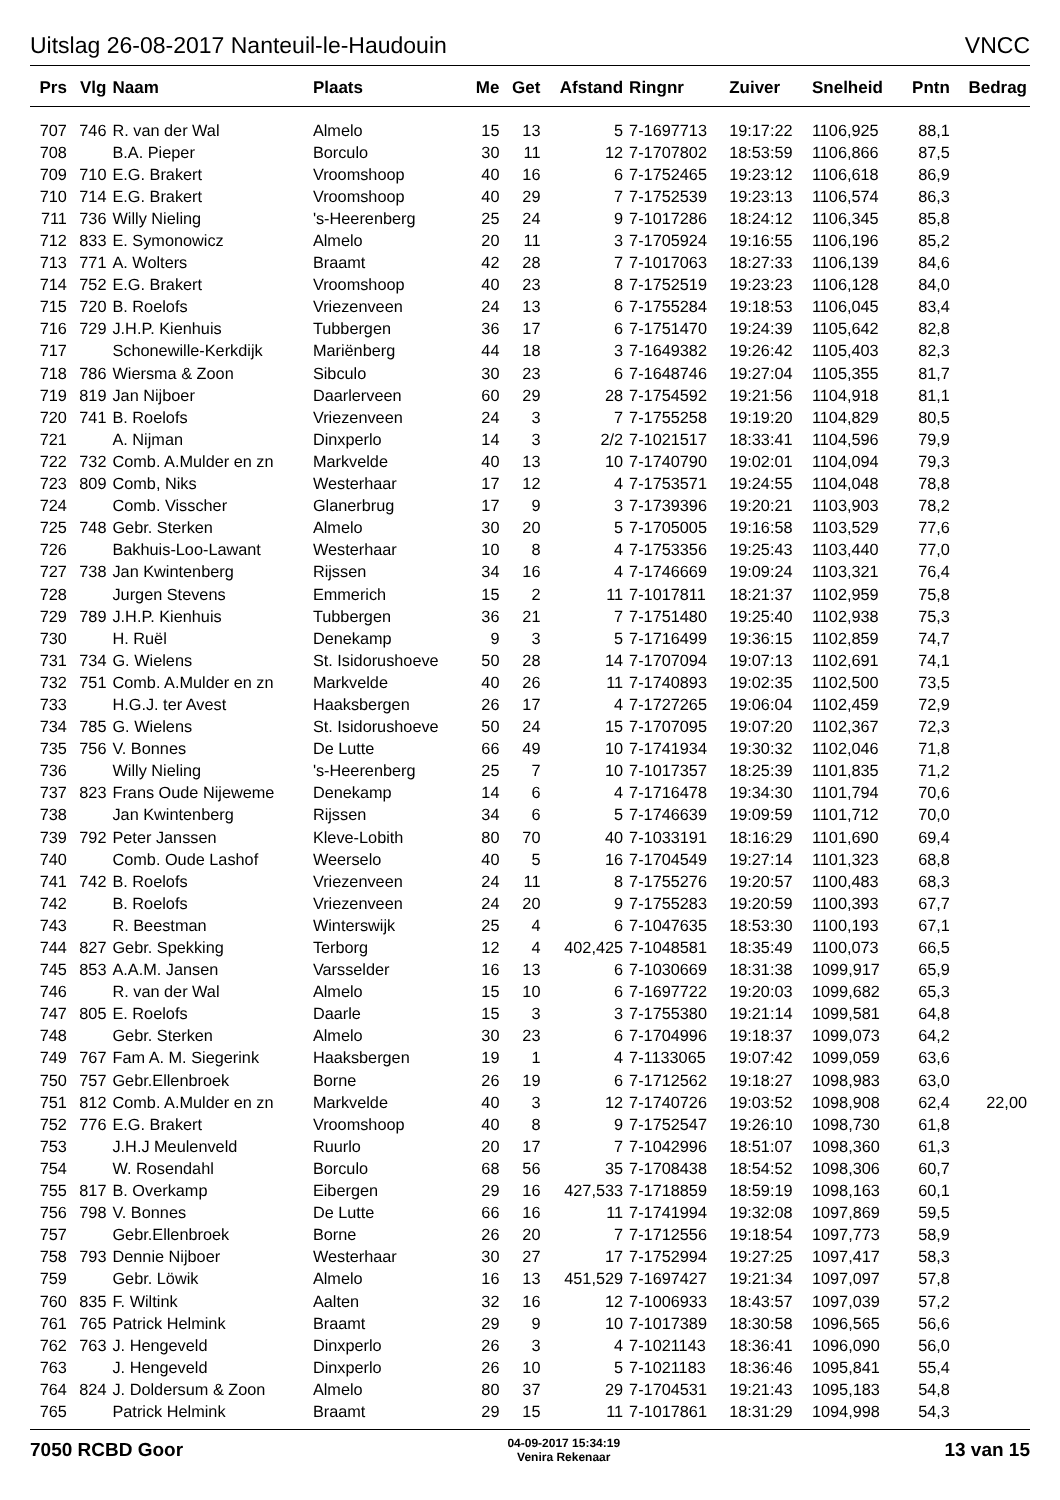Uitslag 26-08-2017 Nanteuil-le-Haudouin VNCC
| Prs | Vlg | Naam | Plaats | Me | Get | Afstand | Ringnr | Zuiver | Snelheid | Pntn | Bedrag |
| --- | --- | --- | --- | --- | --- | --- | --- | --- | --- | --- | --- |
| 707 | 746 | R. van der Wal | Almelo | 15 | 13 | 5 | 7-1697713 | 19:17:22 | 1106,925 | 88,1 | |
| 708 | | B.A. Pieper | Borculo | 30 | 11 | 12 | 7-1707802 | 18:53:59 | 1106,866 | 87,5 | |
| 709 | 710 | E.G. Brakert | Vroomshoop | 40 | 16 | 6 | 7-1752465 | 19:23:12 | 1106,618 | 86,9 | |
| 710 | 714 | E.G. Brakert | Vroomshoop | 40 | 29 | 7 | 7-1752539 | 19:23:13 | 1106,574 | 86,3 | |
| 711 | 736 | Willy Nieling | 's-Heerenberg | 25 | 24 | 9 | 7-1017286 | 18:24:12 | 1106,345 | 85,8 | |
| 712 | 833 | E. Symonowicz | Almelo | 20 | 11 | 3 | 7-1705924 | 19:16:55 | 1106,196 | 85,2 | |
| 713 | 771 | A. Wolters | Braamt | 42 | 28 | 7 | 7-1017063 | 18:27:33 | 1106,139 | 84,6 | |
| 714 | 752 | E.G. Brakert | Vroomshoop | 40 | 23 | 8 | 7-1752519 | 19:23:23 | 1106,128 | 84,0 | |
| 715 | 720 | B. Roelofs | Vriezenveen | 24 | 13 | 6 | 7-1755284 | 19:18:53 | 1106,045 | 83,4 | |
| 716 | 729 | J.H.P. Kienhuis | Tubbergen | 36 | 17 | 6 | 7-1751470 | 19:24:39 | 1105,642 | 82,8 | |
| 717 | | Schonewille-Kerkdijk | Mariënberg | 44 | 18 | 3 | 7-1649382 | 19:26:42 | 1105,403 | 82,3 | |
| 718 | 786 | Wiersma & Zoon | Sibculo | 30 | 23 | 6 | 7-1648746 | 19:27:04 | 1105,355 | 81,7 | |
| 719 | 819 | Jan Nijboer | Daarlerveen | 60 | 29 | 28 | 7-1754592 | 19:21:56 | 1104,918 | 81,1 | |
| 720 | 741 | B. Roelofs | Vriezenveen | 24 | 3 | 7 | 7-1755258 | 19:19:20 | 1104,829 | 80,5 | |
| 721 | | A. Nijman | Dinxperlo | 14 | 3 | 2/2 | 7-1021517 | 18:33:41 | 1104,596 | 79,9 | |
| 722 | 732 | Comb. A.Mulder en zn | Markvelde | 40 | 13 | 10 | 7-1740790 | 19:02:01 | 1104,094 | 79,3 | |
| 723 | 809 | Comb, Niks | Westerhaar | 17 | 12 | 4 | 7-1753571 | 19:24:55 | 1104,048 | 78,8 | |
| 724 | | Comb. Visscher | Glanerbrug | 17 | 9 | 3 | 7-1739396 | 19:20:21 | 1103,903 | 78,2 | |
| 725 | 748 | Gebr. Sterken | Almelo | 30 | 20 | 5 | 7-1705005 | 19:16:58 | 1103,529 | 77,6 | |
| 726 | | Bakhuis-Loo-Lawant | Westerhaar | 10 | 8 | 4 | 7-1753356 | 19:25:43 | 1103,440 | 77,0 | |
| 727 | 738 | Jan Kwintenberg | Rijssen | 34 | 16 | 4 | 7-1746669 | 19:09:24 | 1103,321 | 76,4 | |
| 728 | | Jurgen Stevens | Emmerich | 15 | 2 | 11 | 7-1017811 | 18:21:37 | 1102,959 | 75,8 | |
| 729 | 789 | J.H.P. Kienhuis | Tubbergen | 36 | 21 | 7 | 7-1751480 | 19:25:40 | 1102,938 | 75,3 | |
| 730 | | H. Ruël | Denekamp | 9 | 3 | 5 | 7-1716499 | 19:36:15 | 1102,859 | 74,7 | |
| 731 | 734 | G. Wielens | St. Isidorushoeve | 50 | 28 | 14 | 7-1707094 | 19:07:13 | 1102,691 | 74,1 | |
| 732 | 751 | Comb. A.Mulder en zn | Markvelde | 40 | 26 | 11 | 7-1740893 | 19:02:35 | 1102,500 | 73,5 | |
| 733 | | H.G.J. ter Avest | Haaksbergen | 26 | 17 | 4 | 7-1727265 | 19:06:04 | 1102,459 | 72,9 | |
| 734 | 785 | G. Wielens | St. Isidorushoeve | 50 | 24 | 15 | 7-1707095 | 19:07:20 | 1102,367 | 72,3 | |
| 735 | 756 | V. Bonnes | De Lutte | 66 | 49 | 10 | 7-1741934 | 19:30:32 | 1102,046 | 71,8 | |
| 736 | | Willy Nieling | 's-Heerenberg | 25 | 7 | 10 | 7-1017357 | 18:25:39 | 1101,835 | 71,2 | |
| 737 | 823 | Frans Oude Nijeweme | Denekamp | 14 | 6 | 4 | 7-1716478 | 19:34:30 | 1101,794 | 70,6 | |
| 738 | | Jan Kwintenberg | Rijssen | 34 | 6 | 5 | 7-1746639 | 19:09:59 | 1101,712 | 70,0 | |
| 739 | 792 | Peter Janssen | Kleve-Lobith | 80 | 70 | 40 | 7-1033191 | 18:16:29 | 1101,690 | 69,4 | |
| 740 | | Comb. Oude Lashof | Weerselo | 40 | 5 | 16 | 7-1704549 | 19:27:14 | 1101,323 | 68,8 | |
| 741 | 742 | B. Roelofs | Vriezenveen | 24 | 11 | 8 | 7-1755276 | 19:20:57 | 1100,483 | 68,3 | |
| 742 | | B. Roelofs | Vriezenveen | 24 | 20 | 9 | 7-1755283 | 19:20:59 | 1100,393 | 67,7 | |
| 743 | | R. Beestman | Winterswijk | 25 | 4 | 6 | 7-1047635 | 18:53:30 | 1100,193 | 67,1 | |
| 744 | 827 | Gebr. Spekking | Terborg | 12 | 4 | 402,425 | 7-1048581 | 18:35:49 | 1100,073 | 66,5 | |
| 745 | 853 | A.A.M. Jansen | Varsselder | 16 | 13 | 6 | 7-1030669 | 18:31:38 | 1099,917 | 65,9 | |
| 746 | | R. van der Wal | Almelo | 15 | 10 | 6 | 7-1697722 | 19:20:03 | 1099,682 | 65,3 | |
| 747 | 805 | E. Roelofs | Daarle | 15 | 3 | 3 | 7-1755380 | 19:21:14 | 1099,581 | 64,8 | |
| 748 | | Gebr. Sterken | Almelo | 30 | 23 | 6 | 7-1704996 | 19:18:37 | 1099,073 | 64,2 | |
| 749 | 767 | Fam A. M. Siegerink | Haaksbergen | 19 | 1 | 4 | 7-1133065 | 19:07:42 | 1099,059 | 63,6 | |
| 750 | 757 | Gebr.Ellenbroek | Borne | 26 | 19 | 6 | 7-1712562 | 19:18:27 | 1098,983 | 63,0 | |
| 751 | 812 | Comb. A.Mulder en zn | Markvelde | 40 | 3 | 12 | 7-1740726 | 19:03:52 | 1098,908 | 62,4 | 22,00 |
| 752 | 776 | E.G. Brakert | Vroomshoop | 40 | 8 | 9 | 7-1752547 | 19:26:10 | 1098,730 | 61,8 | |
| 753 | | J.H.J Meulenveld | Ruurlo | 20 | 17 | 7 | 7-1042996 | 18:51:07 | 1098,360 | 61,3 | |
| 754 | | W. Rosendahl | Borculo | 68 | 56 | 35 | 7-1708438 | 18:54:52 | 1098,306 | 60,7 | |
| 755 | 817 | B. Overkamp | Eibergen | 29 | 16 | 427,533 | 7-1718859 | 18:59:19 | 1098,163 | 60,1 | |
| 756 | 798 | V. Bonnes | De Lutte | 66 | 16 | 11 | 7-1741994 | 19:32:08 | 1097,869 | 59,5 | |
| 757 | | Gebr.Ellenbroek | Borne | 26 | 20 | 7 | 7-1712556 | 19:18:54 | 1097,773 | 58,9 | |
| 758 | 793 | Dennie Nijboer | Westerhaar | 30 | 27 | 17 | 7-1752994 | 19:27:25 | 1097,417 | 58,3 | |
| 759 | | Gebr. Löwik | Almelo | 16 | 13 | 451,529 | 7-1697427 | 19:21:34 | 1097,097 | 57,8 | |
| 760 | 835 | F. Wiltink | Aalten | 32 | 16 | 12 | 7-1006933 | 18:43:57 | 1097,039 | 57,2 | |
| 761 | 765 | Patrick Helmink | Braamt | 29 | 9 | 10 | 7-1017389 | 18:30:58 | 1096,565 | 56,6 | |
| 762 | 763 | J. Hengeveld | Dinxperlo | 26 | 3 | 4 | 7-1021143 | 18:36:41 | 1096,090 | 56,0 | |
| 763 | | J. Hengeveld | Dinxperlo | 26 | 10 | 5 | 7-1021183 | 18:36:46 | 1095,841 | 55,4 | |
| 764 | 824 | J. Doldersum & Zoon | Almelo | 80 | 37 | 29 | 7-1704531 | 19:21:43 | 1095,183 | 54,8 | |
| 765 | | Patrick Helmink | Braamt | 29 | 15 | 11 | 7-1017861 | 18:31:29 | 1094,998 | 54,3 | |
7050 RCBD Goor 04-09-2017 15:34:19
Venira Rekenaar 13 van 15